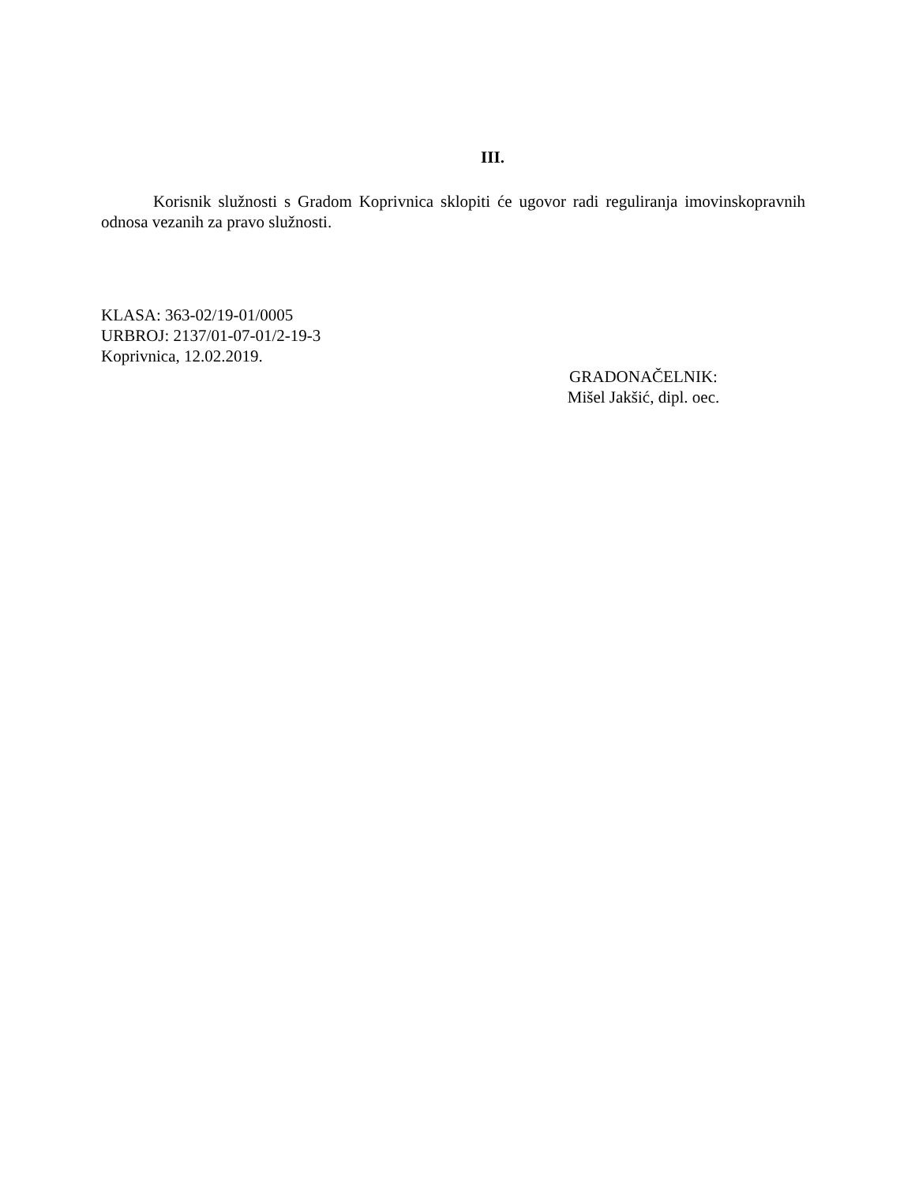III.
Korisnik služnosti s Gradom Koprivnica sklopiti će ugovor radi reguliranja imovinskopravnih odnosa vezanih za pravo služnosti.
KLASA: 363-02/19-01/0005
URBROJ: 2137/01-07-01/2-19-3
Koprivnica, 12.02.2019.
GRADONAČELNIK:
Mišel Jakšić, dipl. oec.